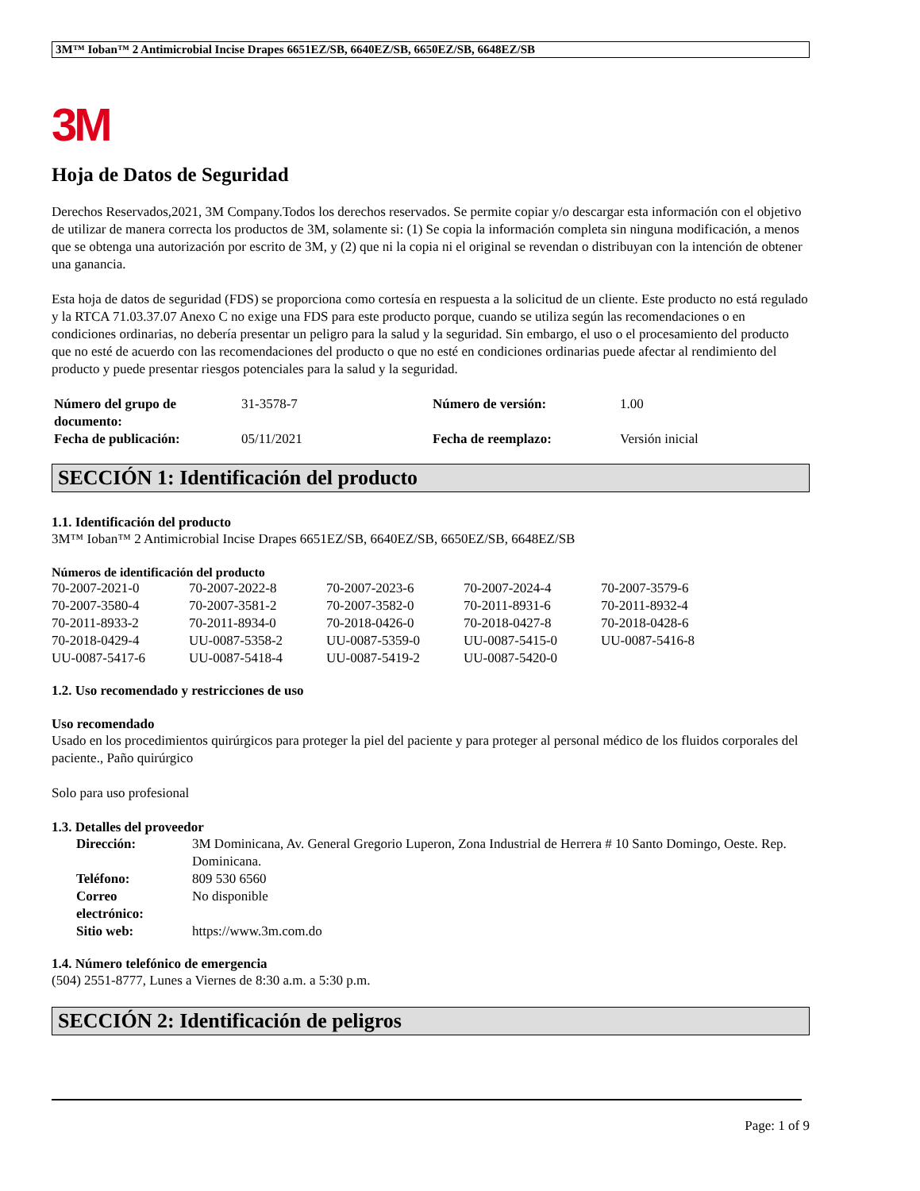3M™ Ioban™ 2 Antimicrobial Incise Drapes 6651EZ/SB, 6640EZ/SB, 6650EZ/SB, 6648EZ/SB
3M
Hoja de Datos de Seguridad
Derechos Reservados,2021, 3M Company.Todos los derechos reservados. Se permite copiar y/o descargar esta información con el objetivo de utilizar de manera correcta los productos de 3M, solamente si: (1) Se copia la información completa sin ninguna modificación, a menos que se obtenga una autorización por escrito de 3M, y (2) que ni la copia ni el original se revendan o distribuyan con la intención de obtener una ganancia.
Esta hoja de datos de seguridad (FDS) se proporciona como cortesía en respuesta a la solicitud de un cliente. Este producto no está regulado y la RTCA 71.03.37.07 Anexo C no exige una FDS para este producto porque, cuando se utiliza según las recomendaciones o en condiciones ordinarias, no debería presentar un peligro para la salud y la seguridad. Sin embargo, el uso o el procesamiento del producto que no esté de acuerdo con las recomendaciones del producto o que no esté en condiciones ordinarias puede afectar al rendimiento del producto y puede presentar riesgos potenciales para la salud y la seguridad.
| Número del grupo de documento: | 31-3578-7 | Número de versión: | 1.00 |
| Fecha de publicación: | 05/11/2021 | Fecha de reemplazo: | Versión inicial |
SECCIÓN 1: Identificación del producto
1.1. Identificación del producto
3M™ Ioban™ 2 Antimicrobial Incise Drapes 6651EZ/SB, 6640EZ/SB, 6650EZ/SB, 6648EZ/SB
Números de identificación del producto
| 70-2007-2021-0 | 70-2007-2022-8 | 70-2007-2023-6 | 70-2007-2024-4 | 70-2007-3579-6 |
| 70-2007-3580-4 | 70-2007-3581-2 | 70-2007-3582-0 | 70-2011-8931-6 | 70-2011-8932-4 |
| 70-2011-8933-2 | 70-2011-8934-0 | 70-2018-0426-0 | 70-2018-0427-8 | 70-2018-0428-6 |
| 70-2018-0429-4 | UU-0087-5358-2 | UU-0087-5359-0 | UU-0087-5415-0 | UU-0087-5416-8 |
| UU-0087-5417-6 | UU-0087-5418-4 | UU-0087-5419-2 | UU-0087-5420-0 | |
1.2. Uso recomendado y restricciones de uso
Uso recomendado
Usado en los procedimientos quirúrgicos para proteger la piel del paciente y para proteger al personal médico de los fluidos corporales del paciente., Paño quirúrgico
Solo para uso profesional
1.3. Detalles del proveedor
| Dirección: | 3M Dominicana, Av. General Gregorio Luperon, Zona Industrial de Herrera # 10 Santo Domingo, Oeste. Rep. Dominicana. |
| Teléfono: | 809 530 6560 |
| Correo electrónico: | No disponible |
| Sitio web: | https://www.3m.com.do |
1.4. Número telefónico de emergencia
(504) 2551-8777, Lunes a Viernes de 8:30 a.m. a 5:30 p.m.
SECCIÓN 2: Identificación de peligros
Page: 1 of 9